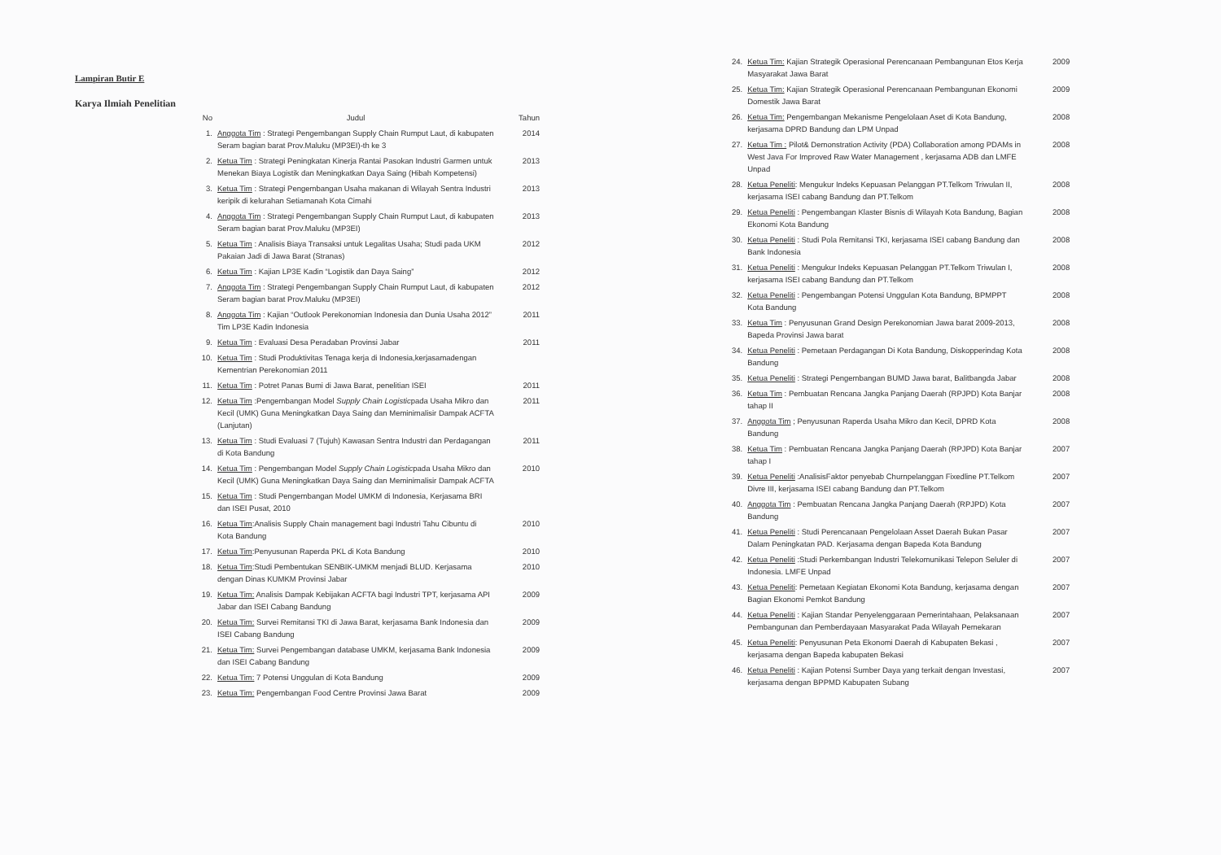Lampiran Butir E
Karya Ilmiah Penelitian
| No | Judul | Tahun |
| --- | --- | --- |
| 1. | Anggota Tim : Strategi Pengembangan Supply Chain Rumput Laut, di kabupaten Seram bagian barat Prov.Maluku (MP3EI)-th ke 3 | 2014 |
| 2. | Ketua Tim : Strategi Peningkatan Kinerja Rantai Pasokan Industri Garmen untuk Menekan Biaya Logistik dan Meningkatkan Daya Saing (Hibah Kompetensi) | 2013 |
| 3. | Ketua Tim : Strategi Pengembangan Usaha makanan di Wilayah Sentra Industri keripik di kelurahan Setiamanah Kota Cimahi | 2013 |
| 4. | Anggota Tim : Strategi Pengembangan Supply Chain Rumput Laut, di kabupaten Seram bagian barat Prov.Maluku (MP3EI) | 2013 |
| 5. | Ketua Tim : Analisis Biaya Transaksi untuk Legalitas Usaha; Studi pada UKM Pakaian Jadi di Jawa Barat (Stranas) | 2012 |
| 6. | Ketua Tim : Kajian LP3E Kadin “Logistik dan Daya Saing” | 2012 |
| 7. | Anggota Tim : Strategi Pengembangan Supply Chain Rumput Laut, di kabupaten Seram bagian barat Prov.Maluku (MP3EI) | 2012 |
| 8. | Anggota Tim : Kajian “Outlook Perekonomian Indonesia dan Dunia Usaha 2012” Tim LP3E Kadin Indonesia | 2011 |
| 9. | Ketua Tim : Evaluasi Desa Peradaban Provinsi Jabar | 2011 |
| 10. | Ketua Tim : Studi Produktivitas Tenaga kerja di Indonesia,kerjasamadengan Kementrian Perekonomian 2011 | |
| 11. | Ketua Tim : Potret Panas Bumi di Jawa Barat, penelitian ISEI | 2011 |
| 12. | Ketua Tim :Pengembangan Model Supply Chain Logistic pada Usaha Mikro dan Kecil (UMK) Guna Meningkatkan Daya Saing dan Meminimalisir Dampak ACFTA (Lanjutan) | 2011 |
| 13. | Ketua Tim : Studi Evaluasi 7 (Tujuh) Kawasan Sentra Industri dan Perdagangan di Kota Bandung | 2011 |
| 14. | Ketua Tim : Pengembangan Model Supply Chain Logistic pada Usaha Mikro dan Kecil (UMK) Guna Meningkatkan Daya Saing dan Meminimalisir Dampak ACFTA | 2010 |
| 15. | Ketua Tim : Studi Pengembangan Model UMKM di Indonesia, Kerjasama BRI dan ISEI Pusat, 2010 | |
| 16. | Ketua Tim :Analisis Supply Chain management bagi Industri Tahu Cibuntu di Kota Bandung | 2010 |
| 17. | Ketua Tim :Penyusunan Raperda PKL di Kota Bandung | 2010 |
| 18. | Ketua Tim :Studi Pembentukan SENBIK-UMKM menjadi BLUD. Kerjasama dengan Dinas KUMKM Provinsi Jabar | 2010 |
| 19. | Ketua Tim: Analisis Dampak Kebijakan ACFTA bagi Industri TPT, kerjasama API Jabar dan ISEI Cabang Bandung | 2009 |
| 20. | Ketua Tim: Survei Remitansi TKI di Jawa Barat, kerjasama Bank Indonesia dan ISEI Cabang Bandung | 2009 |
| 21. | Ketua Tim: Survei Pengembangan database UMKM, kerjasama Bank Indonesia dan ISEI Cabang Bandung | 2009 |
| 22. | Ketua Tim: 7 Potensi Unggulan di Kota Bandung | 2009 |
| 23. | Ketua Tim: Pengembangan Food Centre Provinsi Jawa Barat | 2009 |
| 24. | Ketua Tim: Kajian Strategik Operasional Perencanaan Pembangunan Etos Kerja Masyarakat Jawa Barat | 2009 |
| 25. | Ketua Tim: Kajian Strategik Operasional Perencanaan Pembangunan Ekonomi Domestik Jawa Barat | 2009 |
| 26. | Ketua Tim: Pengembangan Mekanisme Pengelolaan Aset di Kota Bandung, kerjasama DPRD Bandung dan LPM Unpad | 2008 |
| 27. | Ketua Tim : Pilot& Demonstration Activity (PDA) Collaboration among PDAMs in West Java For Improved Raw Water Management , kerjasama ADB dan LMFE Unpad | 2008 |
| 28. | Ketua Peneliti : Mengukur Indeks Kepuasan Pelanggan PT.Telkom Triwulan II, kerjasama ISEI cabang Bandung dan PT.Telkom | 2008 |
| 29. | Ketua Peneliti : Pengembangan Klaster Bisnis di Wilayah Kota Bandung, Bagian Ekonomi Kota Bandung | 2008 |
| 30. | Ketua Peneliti : Studi Pola Remitansi TKI, kerjasama ISEI cabang Bandung dan Bank Indonesia | 2008 |
| 31. | Ketua Peneliti : Mengukur Indeks Kepuasan Pelanggan PT.Telkom Triwulan I, kerjasama ISEI cabang Bandung dan PT.Telkom | 2008 |
| 32. | Ketua Peneliti : Pengembangan Potensi Unggulan Kota Bandung, BPMPPT Kota Bandung | 2008 |
| 33. | Ketua Tim : Penyusunan Grand Design Perekonomian Jawa barat 2009-2013, Bapeda Provinsi Jawa barat | 2008 |
| 34. | Ketua Peneliti : Pemetaan Perdagangan Di Kota Bandung, Diskopperindag Kota Bandung | 2008 |
| 35. | Ketua Peneliti : Strategi Pengembangan BUMD Jawa barat, Balitbangda Jabar | 2008 |
| 36. | Ketua Tim : Pembuatan Rencana Jangka Panjang Daerah (RPJPD) Kota Banjar tahap II | 2008 |
| 37. | Anggota Tim ; Penyusunan Raperda Usaha Mikro dan Kecil, DPRD Kota Bandung | 2008 |
| 38. | Ketua Tim : Pembuatan Rencana Jangka Panjang Daerah (RPJPD) Kota Banjar tahap I | 2007 |
| 39. | Ketua Peneliti :AnalisisFaktor penyebab Churnpelanggan Fixedline PT.Telkom Divre III, kerjasama ISEI cabang Bandung dan PT.Telkom | 2007 |
| 40. | Anggota Tim : Pembuatan Rencana Jangka Panjang Daerah (RPJPD) Kota Bandung | 2007 |
| 41. | Ketua Peneliti : Studi Perencanaan Pengelolaan Asset Daerah Bukan Pasar Dalam Peningkatan PAD. Kerjasama dengan Bapeda Kota Bandung | 2007 |
| 42. | Ketua Peneliti :Studi Perkembangan Industri Telekomunikasi Telepon Seluler di Indonesia. LMFE Unpad | 2007 |
| 43. | Ketua Peneliti : Pemetaan Kegiatan Ekonomi Kota Bandung, kerjasama dengan Bagian Ekonomi Pemkot Bandung | 2007 |
| 44. | Ketua Peneliti : Kajian Standar Penyelenggaraan Pemerintahaan, Pelaksanaan Pembangunan dan Pemberdayaan Masyarakat Pada Wilayah Pemekaran | 2007 |
| 45. | Ketua Peneliti : Penyusunan Peta Ekonomi Daerah di Kabupaten Bekasi , kerjasama dengan Bapeda kabupaten Bekasi | 2007 |
| 46. | Ketua Peneliti : Kajian Potensi Sumber Daya yang terkait dengan Investasi, kerjasama dengan BPPMD Kabupaten Subang | 2007 |